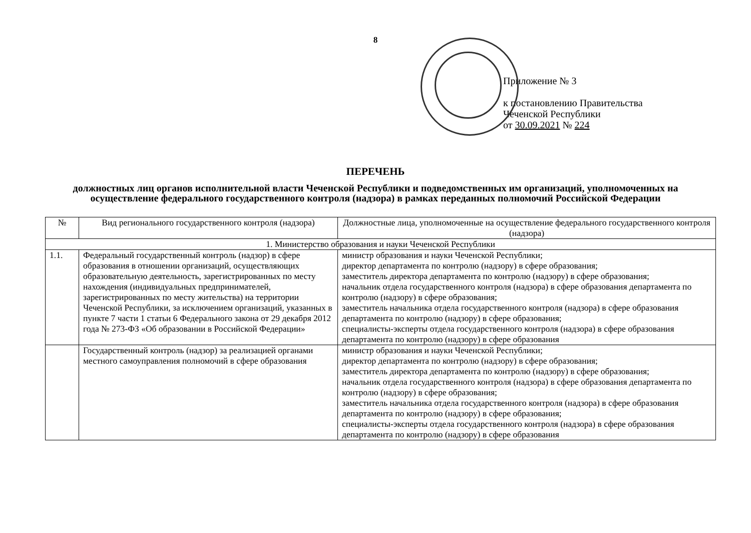8
Приложение № 3
к постановлению Правительства
Чеченской Республики
от 30.09.2021 № 224
ПЕРЕЧЕНЬ
должностных лиц органов исполнительной власти Чеченской Республики и подведомственных им организаций, уполномоченных на осуществление федерального государственного контроля (надзора) в рамках переданных полномочий Российской Федерации
| № | Вид регионального государственного контроля (надзора) | Должностные лица, уполномоченные на осуществление федерального государственного контроля (надзора) |
| --- | --- | --- |
| 1. Министерство образования и науки Чеченской Республики | | |
| 1.1. | Федеральный государственный контроль (надзор) в сфере образования в отношении организаций, осуществляющих образовательную деятельность, зарегистрированных по месту нахождения (индивидуальных предпринимателей, зарегистрированных по месту жительства) на территории Чеченской Республики, за исключением организаций, указанных в пункте 7 части 1 статьи 6 Федерального закона от 29 декабря 2012 года № 273-ФЗ «Об образовании в Российской Федерации» | министр образования и науки Чеченской Республики; директор департамента по контролю (надзору) в сфере образования; заместитель директора департамента по контролю (надзору) в сфере образования; начальник отдела государственного контроля (надзора) в сфере образования департамента по контролю (надзору) в сфере образования; заместитель начальника отдела государственного контроля (надзора) в сфере образования департамента по контролю (надзору) в сфере образования; специалисты-эксперты отдела государственного контроля (надзора) в сфере образования департамента по контролю (надзору) в сфере образования |
| | Государственный контроль (надзор) за реализацией органами местного самоуправления полномочий в сфере образования | министр образования и науки Чеченской Республики; директор департамента по контролю (надзору) в сфере образования; заместитель директора департамента по контролю (надзору) в сфере образования; начальник отдела государственного контроля (надзора) в сфере образования департамента по контролю (надзору) в сфере образования; заместитель начальника отдела государственного контроля (надзора) в сфере образования департамента по контролю (надзору) в сфере образования; специалисты-эксперты отдела государственного контроля (надзора) в сфере образования департамента по контролю (надзору) в сфере образования |